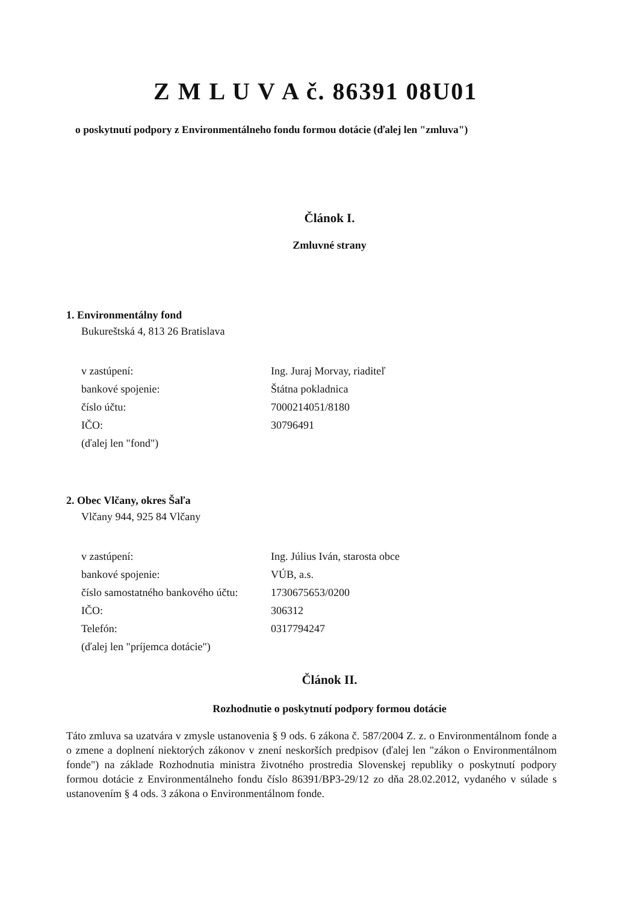Z M L U V A č. 86391 08U01
o poskytnutí podpory z Environmentálneho fondu formou dotácie (ďalej len "zmluva")
Článok I.
Zmluvné strany
1. Environmentálny fond
Bukureštská 4, 813 26 Bratislava
| v zastúpení: | Ing. Juraj Morvay, riaditeľ |
| bankové spojenie: | Štátna pokladnica |
| číslo účtu: | 7000214051/8180 |
| IČO: | 30796491 |
| (ďalej len "fond") | |
2. Obec Vlčany, okres Šaľa
Vlčany 944, 925 84 Vlčany
| v zastúpení: | Ing. Július Iván, starosta obce |
| bankové spojenie: | VÚB, a.s. |
| číslo samostatného bankového účtu: | 1730675653/0200 |
| IČO: | 306312 |
| Telefón: | 0317794247 |
| (ďalej len "príjemca dotácie") | |
Článok II.
Rozhodnutie o poskytnutí podpory formou dotácie
Táto zmluva sa uzatvára v zmysle ustanovenia § 9 ods. 6 zákona č. 587/2004 Z. z. o Environmentálnom fonde a o zmene a doplnení niektorých zákonov v znení neskorších predpisov (ďalej len "zákon o Environmentálnom fonde") na základe Rozhodnutia ministra životného prostredia Slovenskej republiky o poskytnutí podpory formou dotácie z Environmentálneho fondu číslo 86391/BP3-29/12 zo dňa 28.02.2012, vydaného v súlade s ustanovením § 4 ods. 3 zákona o Environmentálnom fonde.